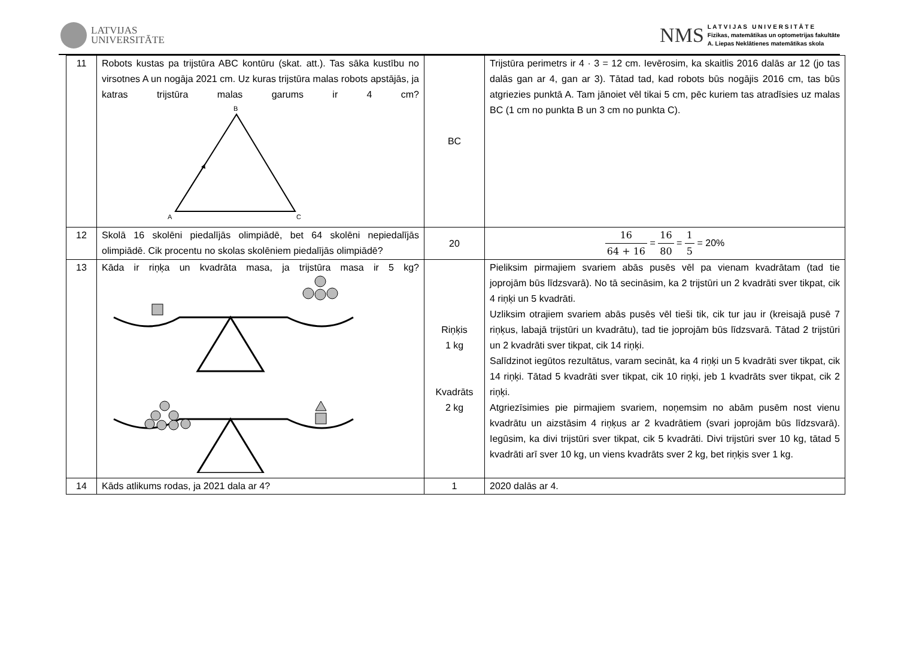LATVIJAS
UNIVERSITĀTE
NMS
L A T V I J A S U N I V E R S I T Ā T E
Fizikas, matemātikas un optometrijas fakultāte
A. Liepas Neklātienes matemātikas skola
| 11 | Robots kustas pa trijstūra ABC kontūru (skat. att.). Tas sāka kustību no virsotnes A un nogāja 2021 cm. Uz kuras trijstūra malas robots apstājās, ja katras trijstūra malas garums ir 4 cm? B A C | BC | Trijstūra perimetrs ir 4 · 3 = 12 cm. Ievērosim, ka skaitlis 2016 dalās ar 12 (jo tas dalās gan ar 4, gan ar 3). Tātad tad, kad robots būs nogājis 2016 cm, tas būs atgriezies punktā A. Tam jānoiet vēl tikai 5 cm, pēc kuriem tas atradīsies uz malas BC (1 cm no punkta B un 3 cm no punkta C). |
| 12 | Skolā 16 skolēni piedalījās olimpiādē, bet 64 skolēni nepiedalījās olimpiādē. Cik procentu no skolas skolēniem piedalījās olimpiādē? | 20 | 16 64 + 16 = 16 80 = 1 5 = 20% |
| 13 | Kāda ir riņķa un kvadrāta masa, ja trijstūra masa ir 5 kg? | Riņķis 1 kg Kvadrāts 2 kg | Pieliksim pirmajiem svariem abās pusēs vēl pa vienam kvadrātam (tad tie joprojām būs līdzsvarā). No tā secināsim, ka 2 trijstūri un 2 kvadrāti sver tikpat, cik 4 riņķi un 5 kvadrāti. Uzliksim otrajiem svariem abās pusēs vēl tieši tik, cik tur jau ir (kreisajā pusē 7 riņķus, labajā trijstūri un kvadrātu), tad tie joprojām būs līdzsvarā. Tātad 2 trijstūri un 2 kvadrāti sver tikpat, cik 14 riņķi. Salīdzinot iegūtos rezultātus, varam secināt, ka 4 riņķi un 5 kvadrāti sver tikpat, cik 14 riņķi. Tātad 5 kvadrāti sver tikpat, cik 10 riņķi, jeb 1 kvadrāts sver tikpat, cik 2 riņķi. Atgriezīsimies pie pirmajiem svariem, noņemsim no abām pusēm nost vienu kvadrātu un aizstāsim 4 riņķus ar 2 kvadrātiem (svari joprojām būs līdzsvarā). Iegūsim, ka divi trijstūri sver tikpat, cik 5 kvadrāti. Divi trijstūri sver 10 kg, tātad 5 kvadrāti arī sver 10 kg, un viens kvadrāts sver 2 kg, bet riņķis sver 1 kg. |
| 14 | Kāds atlikums rodas, ja 2021 dala ar 4? | 1 | 2020 dalās ar 4. |